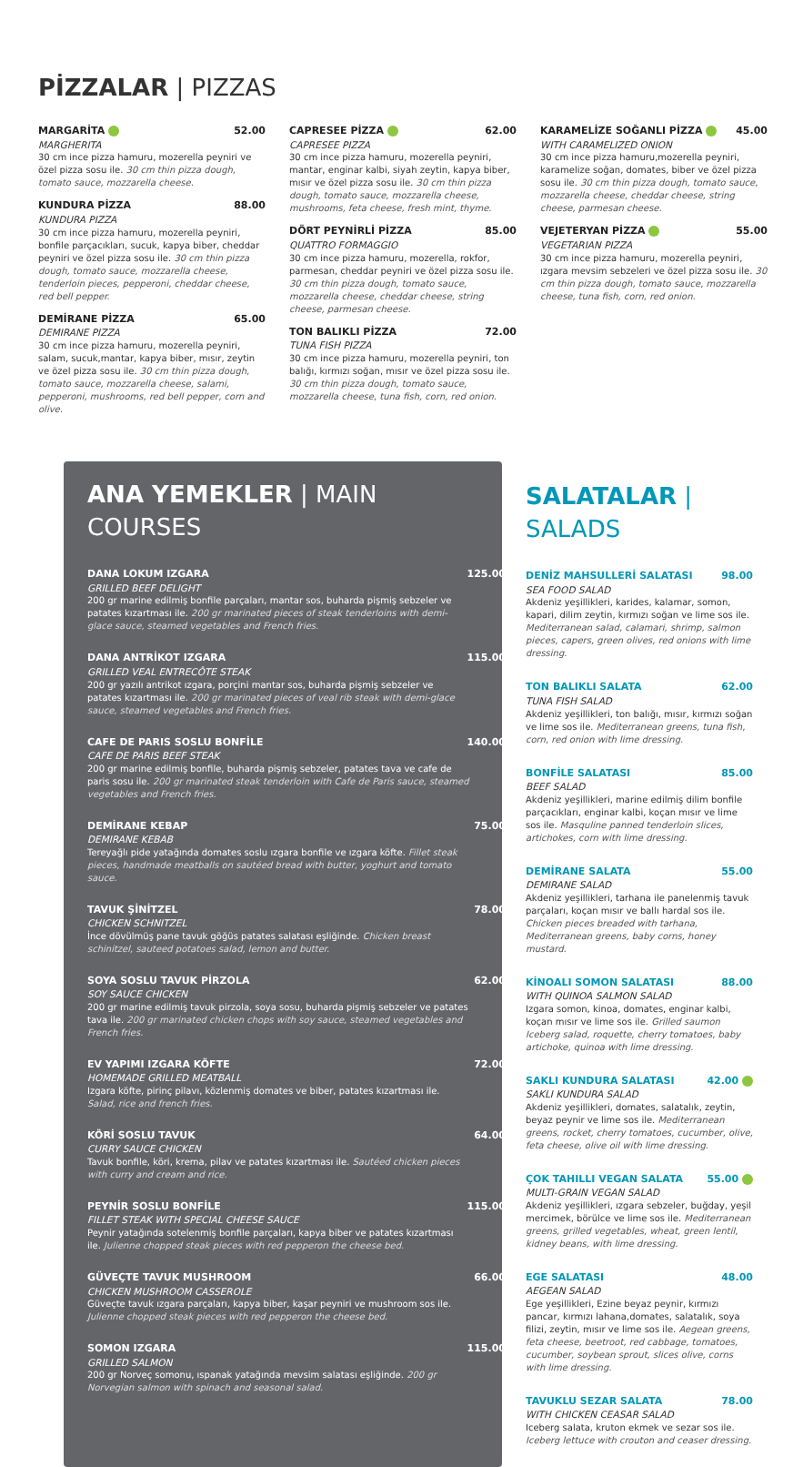PİZZALAR | PIZZAS
MARGARİTA 52.00
MARGHERITA
30 cm ince pizza hamuru, mozerella peyniri ve özel pizza sosu ile. 30 cm thin pizza dough, tomato sauce, mozzarella cheese.
KUNDURA PİZZA 88.00
KUNDURA PIZZA
30 cm ince pizza hamuru, mozerella peyniri, bonfile parçacıkları, sucuk, kapya biber, cheddar peyniri ve özel pizza sosu ile. 30 cm thin pizza dough, tomato sauce, mozzarella cheese, tenderloin pieces, pepperoni, cheddar cheese, red bell pepper.
DEMİRANE PİZZA 65.00
DEMIRANE PIZZA
30 cm ince pizza hamuru, mozerella peyniri, salam, sucuk,mantar, kapya biber, mısır, zeytin ve özel pizza sosu ile. 30 cm thin pizza dough, tomato sauce, mozzarella cheese, salami, pepperoni, mushrooms, red bell pepper, corn and olive.
CAPRESEE PİZZA 62.00
CAPRESEE PIZZA
30 cm ince pizza hamuru, mozerella peyniri, mantar, enginar kalbi, siyah zeytin, kapya biber, mısır ve özel pizza sosu ile. 30 cm thin pizza dough, tomato sauce, mozzarella cheese, mushrooms, feta cheese, fresh mint, thyme.
DÖRT PEYNİRLİ PİZZA 85.00
QUATTRO FORMAGGIO
30 cm ince pizza hamuru, mozerella, rokfor, parmesan, cheddar peyniri ve özel pizza sosu ile. 30 cm thin pizza dough, tomato sauce, mozzarella cheese, cheddar cheese, string cheese, parmesan cheese.
TON BALIKLI PİZZA 72.00
TUNA FISH PIZZA
30 cm ince pizza hamuru, mozerella peyniri, ton balığı, kırmızı soğan, mısır ve özel pizza sosu ile. 30 cm thin pizza dough, tomato sauce, mozzarella cheese, tuna fish, corn, red onion.
KARAMELİZE SOĞANLI PİZZA 45.00
WITH CARAMELIZED ONION
30 cm ince pizza hamuru,mozerella peyniri, karamelize soğan, domates, biber ve özel pizza sosu ile. 30 cm thin pizza dough, tomato sauce, mozzarella cheese, cheddar cheese, string cheese, parmesan cheese.
VEJETERYAN PİZZA 55.00
VEGETARIAN PIZZA
30 cm ince pizza hamuru, mozerella peyniri, ızgara mevsim sebzeleri ve özel pizza sosu ile. 30 cm thin pizza dough, tomato sauce, mozzarella cheese, tuna fish, corn, red onion.
ANA YEMEKLER | MAIN COURSES
DANA LOKUM IZGARA 125.00
GRILLED BEEF DELIGHT
200 gr marine edilmiş bonfile parçaları, mantar sos, buharda pişmiş sebzeler ve patates kızartması ile. 200 gr marinated pieces of steak tenderloins with demi-glace sauce, steamed vegetables and French fries.
DANA ANTRİKOT IZGARA 115.00
GRILLED VEAL ENTRECÔTE STEAK
200 gr yazılı antrikot ızgara, porçini mantar sos, buharda pişmiş sebzeler ve patates kızartması ile. 200 gr marinated pieces of veal rib steak with demi-glace sauce, steamed vegetables and French fries.
CAFE DE PARIS SOSLU BONFİLE 140.00
CAFE DE PARIS BEEF STEAK
200 gr marine edilmiş bonfile, buharda pişmiş sebzeler, patates tava ve cafe de paris sosu ile. 200 gr marinated steak tenderloin with Cafe de Paris sauce, steamed vegetables and French fries.
DEMİRANE KEBAP 75.00
DEMIRANE KEBAB
Tereyağlı pide yatağında domates soslu ızgara bonfile ve ızgara köfte. Fillet steak pieces, handmade meatballs on sautéed bread with butter, yoghurt and tomato sauce.
TAVUK ŞİNİTZEL 78.00
CHICKEN SCHNITZEL
İnce dövülmüş pane tavuk göğüs patates salatası eşliğinde. Chicken breast schinitzel, sauteed potatoes salad, lemon and butter.
SOYA SOSLU TAVUK PİRZOLA 62.00
SOY SAUCE CHICKEN
200 gr marine edilmiş tavuk pirzola, soya sosu, buharda pişmiş sebzeler ve patates tava ile. 200 gr marinated chicken chops with soy sauce, steamed vegetables and French fries.
EV YAPIMI IZGARA KÖFTE 72.00
HOMEMADE GRILLED MEATBALL
Izgara köfte, pirinç pilavı, közlenmiş domates ve biber, patates kızartması ile. Salad, rice and french fries.
KÖRİ SOSLU TAVUK 64.00
CURRY SAUCE CHICKEN
Tavuk bonfile, köri, krema, pilav ve patates kızartması ile. Sautéed chicken pieces with curry and cream and rice.
PEYNİR SOSLU BONFİLE 115.00
FILLET STEAK WITH SPECIAL CHEESE SAUCE
Peynir yatağında sotelenmiş bonfile parçaları, kapya biber ve patates kızartması ile. Julienne chopped steak pieces with red pepperon the cheese bed.
GÜVEÇTE TAVUK MUSHROOM 66.00
CHICKEN MUSHROOM CASSEROLE
Güveçte tavuk ızgara parçaları, kapya biber, kaşar peyniri ve mushroom sos ile. Julienne chopped steak pieces with red pepperon the cheese bed.
SOMON IZGARA 115.00
GRILLED SALMON
200 gr Norveç somonu, ıspanak yatağında mevsim salatası eşliğinde. 200 gr Norvegian salmon with spinach and seasonal salad.
SALATALAR | SALADS
DENİZ MAHSULLERİ SALATASI 98.00
SEA FOOD SALAD
Akdeniz yeşillikleri, karides, kalamar, somon, kapari, dilim zeytin, kırmızı soğan ve lime sos ile. Mediterranean salad, calamari, shrimp, salmon pieces, capers, green olives, red onions with lime dressing.
TON BALIKLI SALATA 62.00
TUNA FISH SALAD
Akdeniz yeşillikleri, ton balığı, mısır, kırmızı soğan ve lime sos ile. Mediterranean greens, tuna fish, corn, red onion with lime dressing.
BONFİLE SALATASI 85.00
BEEF SALAD
Akdeniz yeşillikleri, marine edilmiş dilim bonfile parçacıkları, enginar kalbi, koçan mısır ve lime sos ile. Masquline panned tenderloin slices, artichokes, corn with lime dressing.
DEMİRANE SALATA 55.00
DEMIRANE SALAD
Akdeniz yeşillikleri, tarhana ile panelenmiş tavuk parçaları, koçan mısır ve ballı hardal sos ile. Chicken pieces breaded with tarhana, Mediterranean greens, baby corns, honey mustard.
KİNOALI SOMON SALATASI 88.00
WITH QUINOA SALMON SALAD
Izgara somon, kinoa, domates, enginar kalbi, koçan mısır ve lime sos ile. Grilled saumon Iceberg salad, roquette, cherry tomatoes, baby artichoke, quinoa with lime dressing.
SAKLI KUNDURA SALATASI 42.00
SAKLI KUNDURA SALAD
Akdeniz yeşillikleri, domates, salatalık, zeytin, beyaz peynir ve lime sos ile. Mediterranean greens, rocket, cherry tomatoes, cucumber, olive, feta cheese, olive oil with lime dressing.
ÇOK TAHILLI VEGAN SALATA 55.00
MULTI-GRAIN VEGAN SALAD
Akdeniz yeşillikleri, ızgara sebzeler, buğday, yeşil mercimek, börülce ve lime sos ile. Mediterranean greens, grilled vegetables, wheat, green lentil, kidney beans, with lime dressing.
EGE SALATASI 48.00
AEGEAN SALAD
Ege yeşillikleri, Ezine beyaz peynir, kırmızı pancar, kırmızı lahana,domates, salatalık, soya filizi, zeytin, mısır ve lime sos ile. Aegean greens, feta cheese, beetroot, red cabbage, tomatoes, cucumber, soybean sprout, slices olive, corns with lime dressing.
TAVUKLU SEZAR SALATA 78.00
WITH CHICKEN CEASAR SALAD
Iceberg salata, kruton ekmek ve sezar sos ile. Iceberg lettuce with crouton and ceaser dressing.